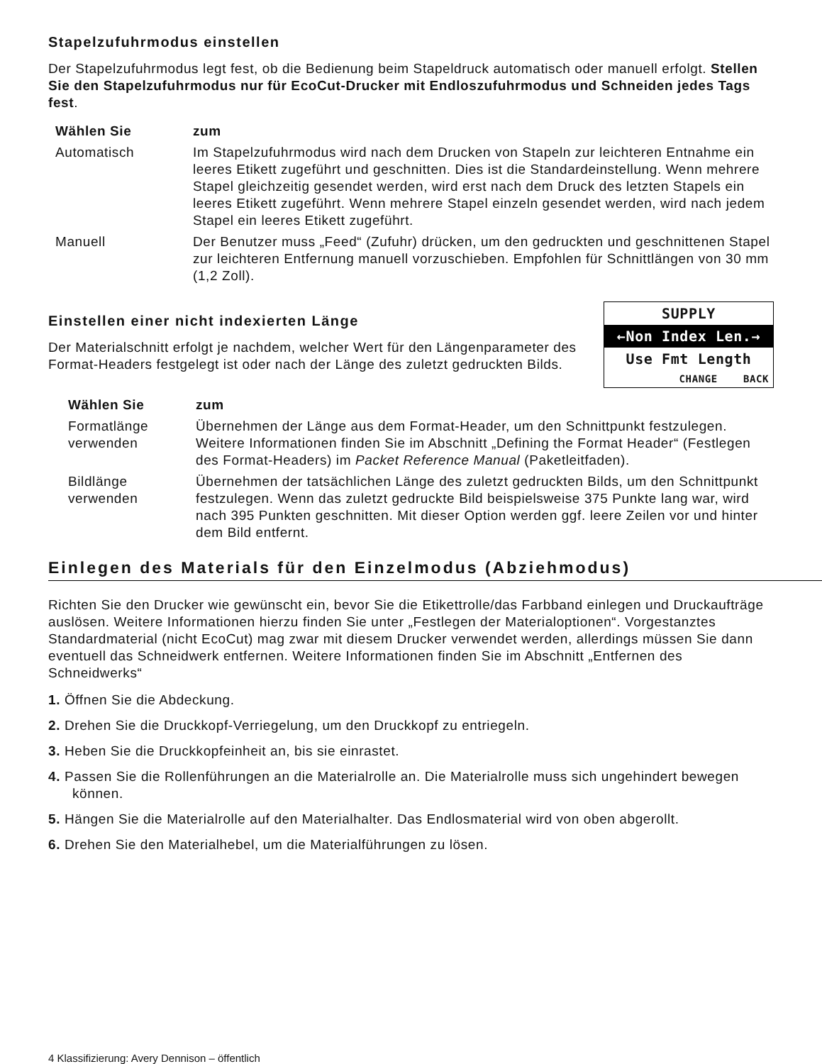Stapelzufuhrmodus einstellen
Der Stapelzufuhrmodus legt fest, ob die Bedienung beim Stapeldruck automatisch oder manuell erfolgt. Stellen Sie den Stapelzufuhrmodus nur für EcoCut-Drucker mit Endloszufuhrmodus und Schneiden jedes Tags fest.
| Wählen Sie | zum |
| --- | --- |
| Automatisch | Im Stapelzufuhrmodus wird nach dem Drucken von Stapeln zur leichteren Entnahme ein leeres Etikett zugeführt und geschnitten. Dies ist die Standardeinstellung. Wenn mehrere Stapel gleichzeitig gesendet werden, wird erst nach dem Druck des letzten Stapels ein leeres Etikett zugeführt. Wenn mehrere Stapel einzeln gesendet werden, wird nach jedem Stapel ein leeres Etikett zugeführt. |
| Manuell | Der Benutzer muss „Feed“ (Zufuhr) drücken, um den gedruckten und geschnittenen Stapel zur leichteren Entfernung manuell vorzuschieben. Empfohlen für Schnittlängen von 30 mm (1,2 Zoll). |
SUPPLY
←Non Index Len.→
Use Fmt Length
CHANGE BACK
Einstellen einer nicht indexierten Länge
Der Materialschnitt erfolgt je nachdem, welcher Wert für den Längenparameter des Format-Headers festgelegt ist oder nach der Länge des zuletzt gedruckten Bilds.
| Wählen Sie | zum |
| --- | --- |
| Formatlänge verwenden | Übernehmen der Länge aus dem Format-Header, um den Schnittpunkt festzulegen. Weitere Informationen finden Sie im Abschnitt „Defining the Format Header“ (Festlegen des Format-Headers) im Packet Reference Manual (Paketleitfaden). |
| Bildlänge verwenden | Übernehmen der tatsächlichen Länge des zuletzt gedruckten Bilds, um den Schnittpunkt festzulegen. Wenn das zuletzt gedruckte Bild beispielsweise 375 Punkte lang war, wird nach 395 Punkten geschnitten. Mit dieser Option werden ggf. leere Zeilen vor und hinter dem Bild entfernt. |
Einlegen des Materials für den Einzelmodus (Abziehmodus)
Richten Sie den Drucker wie gewünscht ein, bevor Sie die Etikettrolle/das Farbband einlegen und Druckaufträge auslösen. Weitere Informationen hierzu finden Sie unter „Festlegen der Materialoptionen“. Vorgestanztes Standardmaterial (nicht EcoCut) mag zwar mit diesem Drucker verwendet werden, allerdings müssen Sie dann eventuell das Schneidwerk entfernen. Weitere Informationen finden Sie im Abschnitt „Entfernen des Schneidwerks“
1. Öffnen Sie die Abdeckung.
2. Drehen Sie die Druckkopf-Verriegelung, um den Druckkopf zu entriegeln.
3. Heben Sie die Druckkopfeinheit an, bis sie einrastet.
4. Passen Sie die Rollenführungen an die Materialrolle an. Die Materialrolle muss sich ungehindert bewegen können.
5. Hängen Sie die Materialrolle auf den Materialhalter. Das Endlosmaterial wird von oben abgerollt.
6. Drehen Sie den Materialhebel, um die Materialführungen zu lösen.
4 Klassifizierung: Avery Dennison – öffentlich